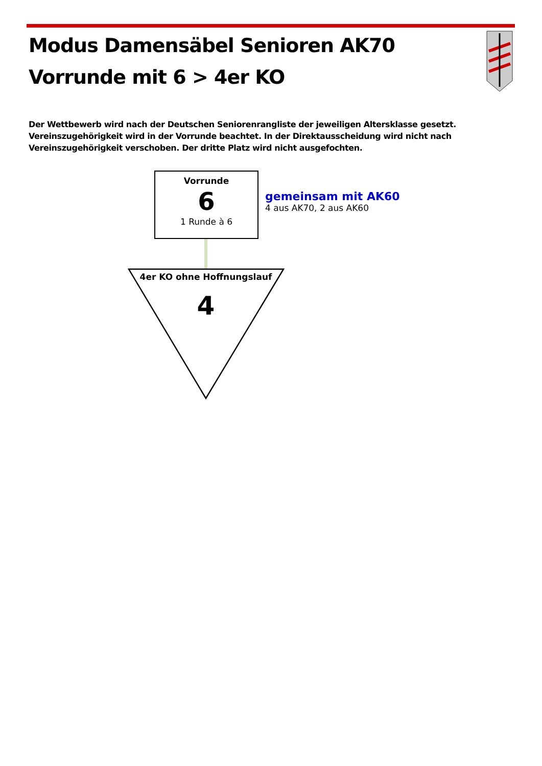Modus Damensäbel Senioren AK70
Vorrunde mit 6 > 4er KO
Der Wettbewerb wird nach der Deutschen Seniorenrangliste der jeweiligen Altersklasse gesetzt. Vereinszugehörigkeit wird in der Vorrunde beachtet. In der Direktausscheidung wird nicht nach Vereinszugehörigkeit verschoben. Der dritte Platz wird nicht ausgefochten.
Vorrunde
6
1 Runde à 6
gemeinsam mit AK60
4 aus AK70, 2 aus AK60
4er KO ohne Hoffnungslauf
4